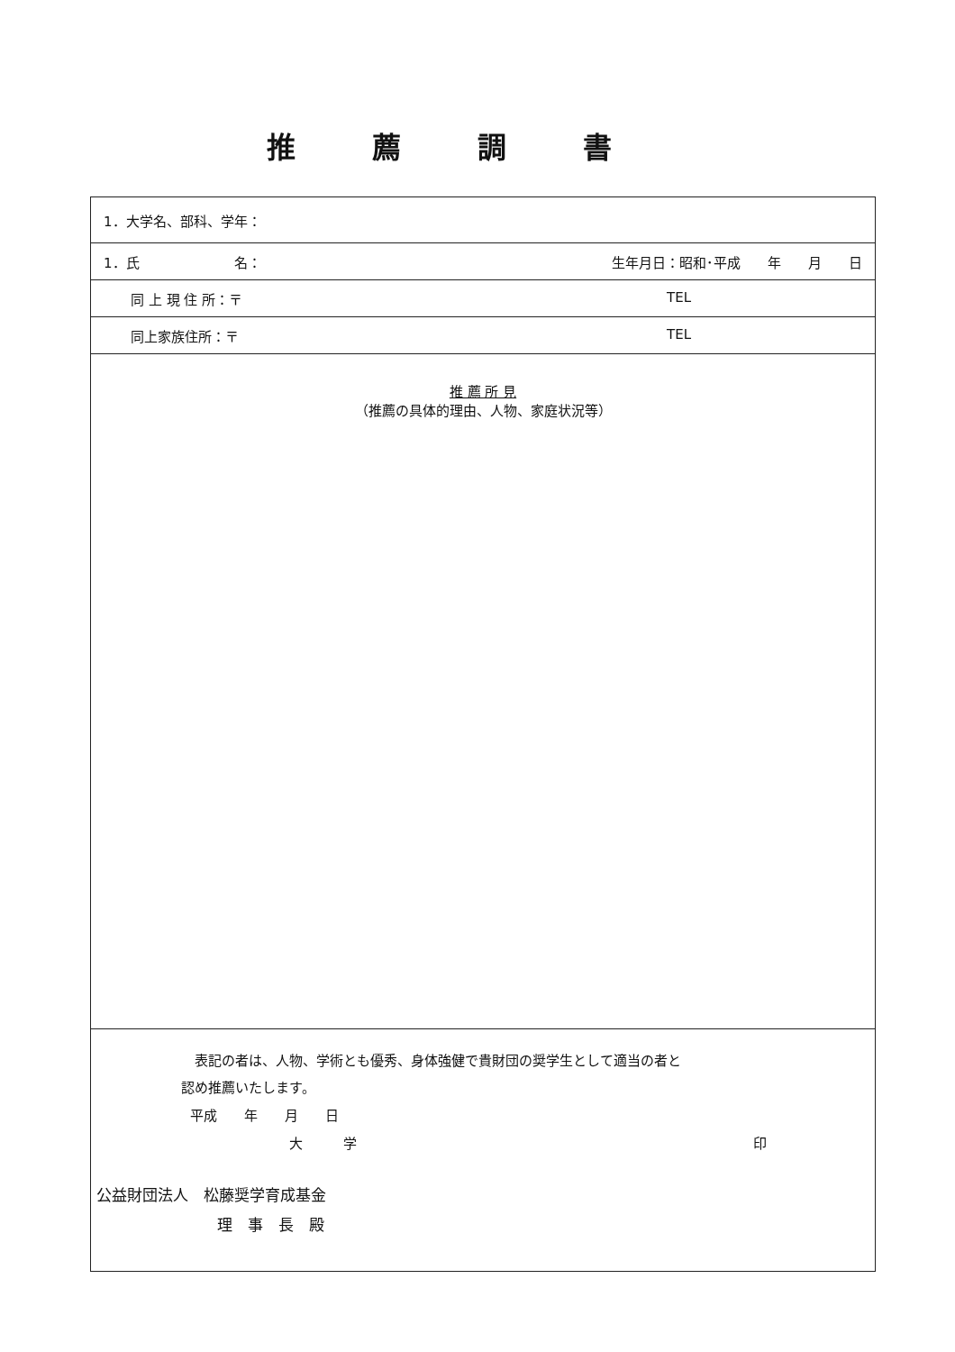推薦調書
| 1．大学名、部科、学年： |
| 1．氏 名： 生年月日：昭和･平成 年 月 日 |
| 同 上 現 住 所：〒 TEL |
| 同上家族住所：〒 TEL |
| 推 薦 所 見 （推薦の具体的理由、人物、家庭状況等） |
| 表記の者は、人物、学術とも優秀、身体強健で貴財団の奨学生として適当の者と 認め推薦いたします。 平成 年 月 日 大 学 印 公益財団法人 松藤奨学育成基金 理 事 長 殿 |